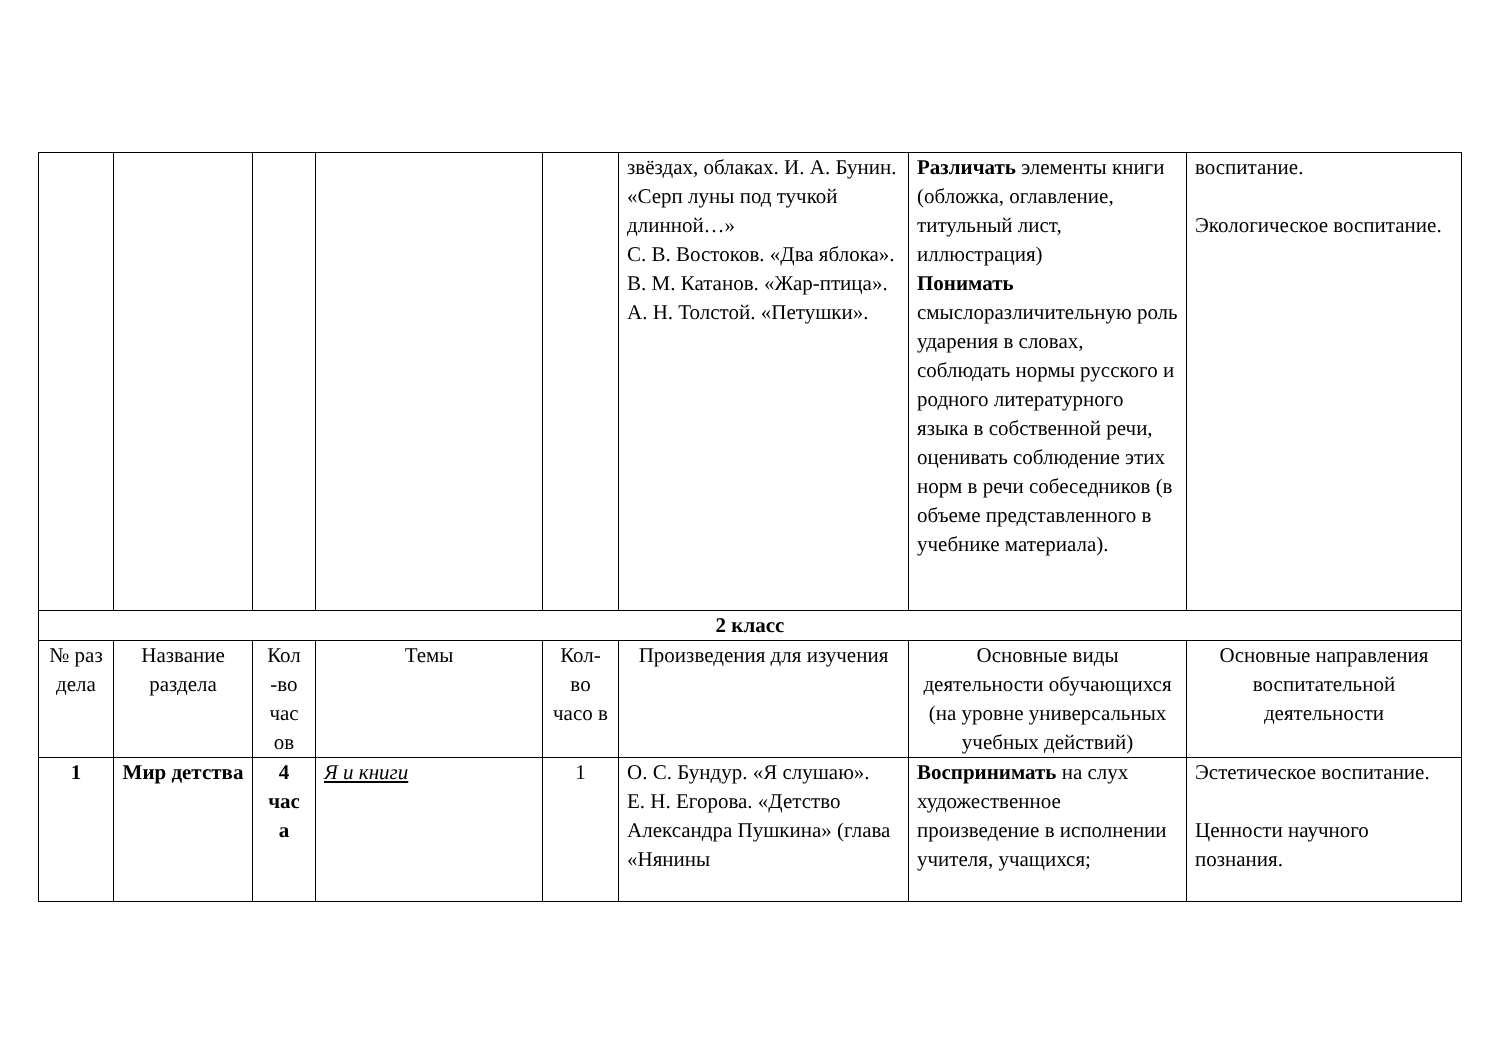| | | | | | звёздах, облаках. И. А. Бунин. «Серп луны под тучкой длинной…» С. В. Востоков. «Два яблока». В. М. Катанов. «Жар-птица». А. Н. Толстой. «Петушки». | Различать элементы книги (обложка, оглавление, титульный лист, иллюстрация) Понимать смыслоразличительную роль ударения в словах, соблюдать нормы русского и родного литературного языка в собственной речи, оценивать соблюдение этих норм в речи собеседников (в объеме представленного в учебнике материала). | воспитание. Экологическое воспитание. |
| 2 класс | | | | | | | |
| № раз дела | Название раздела | Кол -во час ов | Темы | Кол-во часо в | Произведения для изучения | Основные виды деятельности обучающихся (на уровне универсальных учебных действий) | Основные направления воспитательной деятельности |
| 1 | Мир детства | 4 час а | Я и книги | 1 | О. С. Бундур. «Я слушаю». Е. Н. Егорова. «Детство Александра Пушкина» (глава «Нянины | Воспринимать на слух художественное произведение в исполнении учителя, учащихся; | Эстетическое воспитание. Ценности научного познания. |